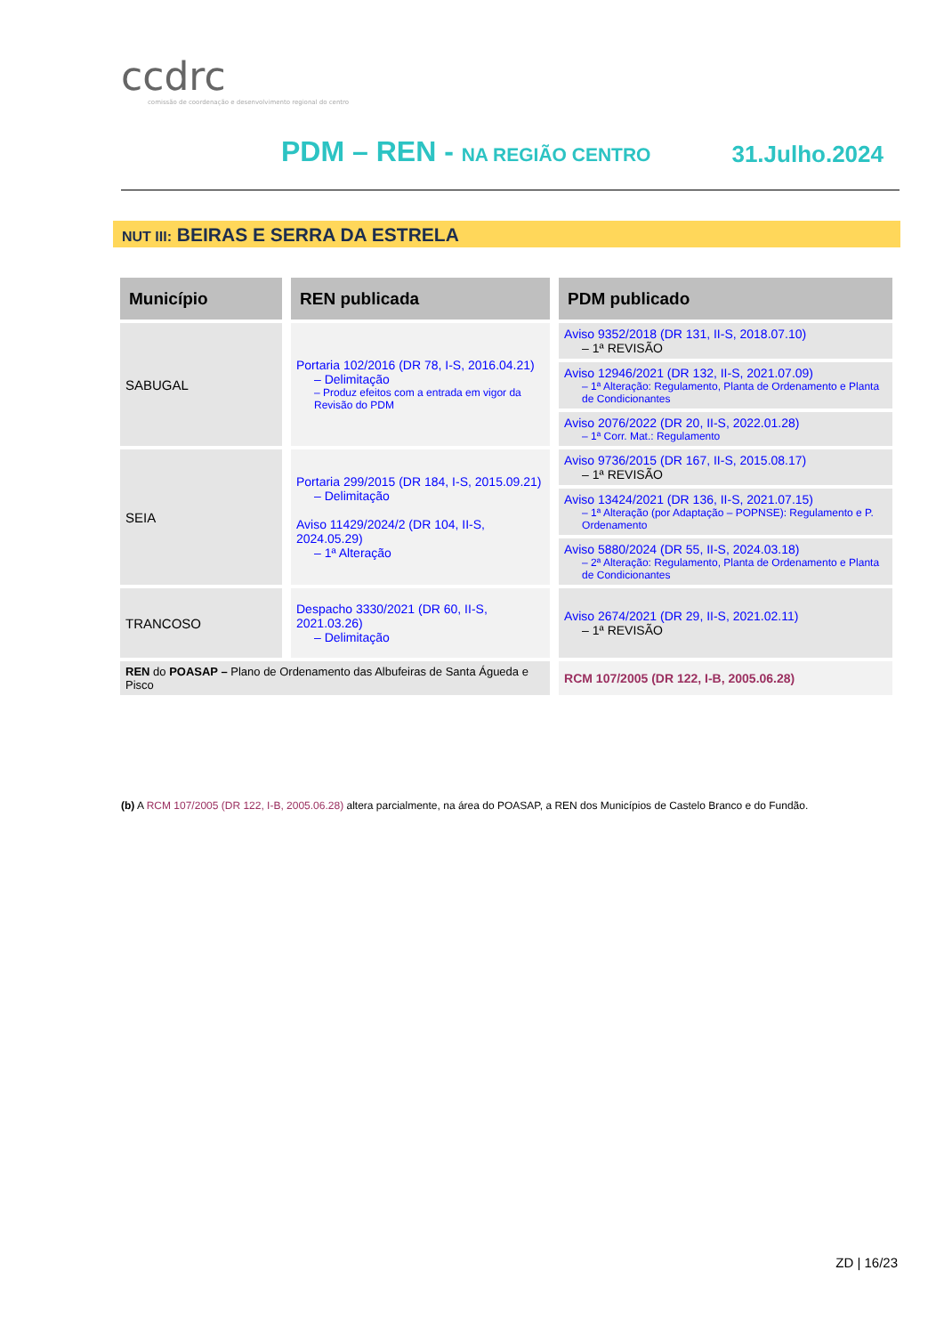ccdrc
comissão de coordenação e desenvolvimento regional do centro
PDM – REN - NA REGIÃO CENTRO 31.Julho.2024
NUT III: BEIRAS E SERRA DA ESTRELA
| Município | REN publicada | PDM publicado |
| --- | --- | --- |
| SABUGAL | Portaria 102/2016 (DR 78, I-S, 2016.04.21) – Delimitação – Produz efeitos com a entrada em vigor da Revisão do PDM | Aviso 9352/2018 (DR 131, II-S, 2018.07.10) – 1ª REVISÃO |
| | | Aviso 12946/2021 (DR 132, II-S, 2021.07.09) – 1ª Alteração: Regulamento, Planta de Ordenamento e Planta de Condicionantes |
| | | Aviso 2076/2022 (DR 20, II-S, 2022.01.28) – 1ª Corr. Mat.: Regulamento |
| SEIA | Portaria 299/2015 (DR 184, I-S, 2015.09.21) – Delimitação Aviso 11429/2024/2 (DR 104, II-S, 2024.05.29) – 1ª Alteração | Aviso 9736/2015 (DR 167, II-S, 2015.08.17) – 1ª REVISÃO |
| | | Aviso 13424/2021 (DR 136, II-S, 2021.07.15) – 1ª Alteração (por Adaptação – POPNSE): Regulamento e P. Ordenamento |
| | | Aviso 5880/2024 (DR 55, II-S, 2024.03.18) – 2ª Alteração: Regulamento, Planta de Ordenamento e Planta de Condicionantes |
| TRANCOSO | Despacho 3330/2021 (DR 60, II-S, 2021.03.26) – Delimitação | Aviso 2674/2021 (DR 29, II-S, 2021.02.11) – 1ª REVISÃO |
| REN do POASAP – Plano de Ordenamento das Albufeiras de Santa Águeda e Pisco | | RCM 107/2005 (DR 122, I-B, 2005.06.28) |
(b) A RCM 107/2005 (DR 122, I-B, 2005.06.28) altera parcialmente, na área do POASAP, a REN dos Municípios de Castelo Branco e do Fundão.
ZD | 16/23